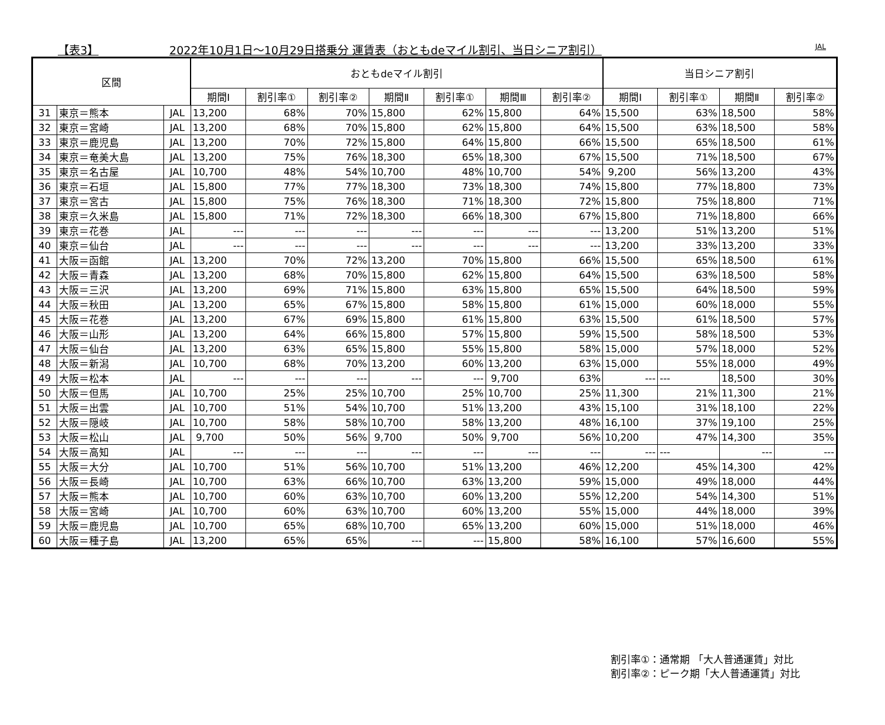【表3】 2022年10月1日～10月29日搭乗分 運賃表（おともdeマイル割引、当日シニア割引） JAL
| 区間 | | | おともdeマイル割引 | | | | | | | 当日シニア割引 | | | |
| --- | --- | --- | --- | --- | --- | --- | --- | --- | --- | --- | --- | --- | --- |
| | | | 期間Ⅰ | 割引率① | 割引率② | 期間Ⅱ | 割引率① | 期間Ⅲ | 割引率② | 期間Ⅰ | 割引率① | 期間Ⅱ | 割引率② |
| 31 | 東京＝熊本 | JAL | 13,200 | 68% | 70% | 15,800 | 62% | 15,800 | 64% | 15,500 | 63% | 18,500 | 58% |
| 32 | 東京＝宮崎 | JAL | 13,200 | 68% | 70% | 15,800 | 62% | 15,800 | 64% | 15,500 | 63% | 18,500 | 58% |
| 33 | 東京＝鹿児島 | JAL | 13,200 | 70% | 72% | 15,800 | 64% | 15,800 | 66% | 15,500 | 65% | 18,500 | 61% |
| 34 | 東京＝奄美大島 | JAL | 13,200 | 75% | 76% | 18,300 | 65% | 18,300 | 67% | 15,500 | 71% | 18,500 | 67% |
| 35 | 東京＝名古屋 | JAL | 10,700 | 48% | 54% | 10,700 | 48% | 10,700 | 54% | 9,200 | 56% | 13,200 | 43% |
| 36 | 東京＝石垣 | JAL | 15,800 | 77% | 77% | 18,300 | 73% | 18,300 | 74% | 15,800 | 77% | 18,800 | 73% |
| 37 | 東京＝宮古 | JAL | 15,800 | 75% | 76% | 18,300 | 71% | 18,300 | 72% | 15,800 | 75% | 18,800 | 71% |
| 38 | 東京＝久米島 | JAL | 15,800 | 71% | 72% | 18,300 | 66% | 18,300 | 67% | 15,800 | 71% | 18,800 | 66% |
| 39 | 東京＝花巻 | JAL | --- | --- | --- | --- | --- | --- | --- | 13,200 | 51% | 13,200 | 51% |
| 40 | 東京＝仙台 | JAL | --- | --- | --- | --- | --- | --- | --- | 13,200 | 33% | 13,200 | 33% |
| 41 | 大阪＝函館 | JAL | 13,200 | 70% | 72% | 13,200 | 70% | 15,800 | 66% | 15,500 | 65% | 18,500 | 61% |
| 42 | 大阪＝青森 | JAL | 13,200 | 68% | 70% | 15,800 | 62% | 15,800 | 64% | 15,500 | 63% | 18,500 | 58% |
| 43 | 大阪＝三沢 | JAL | 13,200 | 69% | 71% | 15,800 | 63% | 15,800 | 65% | 15,500 | 64% | 18,500 | 59% |
| 44 | 大阪＝秋田 | JAL | 13,200 | 65% | 67% | 15,800 | 58% | 15,800 | 61% | 15,000 | 60% | 18,000 | 55% |
| 45 | 大阪＝花巻 | JAL | 13,200 | 67% | 69% | 15,800 | 61% | 15,800 | 63% | 15,500 | 61% | 18,500 | 57% |
| 46 | 大阪＝山形 | JAL | 13,200 | 64% | 66% | 15,800 | 57% | 15,800 | 59% | 15,500 | 58% | 18,500 | 53% |
| 47 | 大阪＝仙台 | JAL | 13,200 | 63% | 65% | 15,800 | 55% | 15,800 | 58% | 15,000 | 57% | 18,000 | 52% |
| 48 | 大阪＝新潟 | JAL | 10,700 | 68% | 70% | 13,200 | 60% | 13,200 | 63% | 15,000 | 55% | 18,000 | 49% |
| 49 | 大阪＝松本 | JAL | --- | --- | --- | --- | --- | 9,700 | 63% | --- | --- | 18,500 | 30% |
| 50 | 大阪＝但馬 | JAL | 10,700 | 25% | 25% | 10,700 | 25% | 10,700 | 25% | 11,300 | 21% | 11,300 | 21% |
| 51 | 大阪＝出雲 | JAL | 10,700 | 51% | 54% | 10,700 | 51% | 13,200 | 43% | 15,100 | 31% | 18,100 | 22% |
| 52 | 大阪＝隠岐 | JAL | 10,700 | 58% | 58% | 10,700 | 58% | 13,200 | 48% | 16,100 | 37% | 19,100 | 25% |
| 53 | 大阪＝松山 | JAL | 9,700 | 50% | 56% | 9,700 | 50% | 9,700 | 56% | 10,200 | 47% | 14,300 | 35% |
| 54 | 大阪＝高知 | JAL | --- | --- | --- | --- | --- | --- | --- | --- | --- | --- | --- |
| 55 | 大阪＝大分 | JAL | 10,700 | 51% | 56% | 10,700 | 51% | 13,200 | 46% | 12,200 | 45% | 14,300 | 42% |
| 56 | 大阪＝長崎 | JAL | 10,700 | 63% | 66% | 10,700 | 63% | 13,200 | 59% | 15,000 | 49% | 18,000 | 44% |
| 57 | 大阪＝熊本 | JAL | 10,700 | 60% | 63% | 10,700 | 60% | 13,200 | 55% | 12,200 | 54% | 14,300 | 51% |
| 58 | 大阪＝宮崎 | JAL | 10,700 | 60% | 63% | 10,700 | 60% | 13,200 | 55% | 15,000 | 44% | 18,000 | 39% |
| 59 | 大阪＝鹿児島 | JAL | 10,700 | 65% | 68% | 10,700 | 65% | 13,200 | 60% | 15,000 | 51% | 18,000 | 46% |
| 60 | 大阪＝種子島 | JAL | 13,200 | 65% | 65% | --- | --- | 15,800 | 58% | 16,100 | 57% | 16,600 | 55% |
割引率①：通常期 「大人普通運賃」対比
割引率②：ピーク期「大人普通運賃」対比